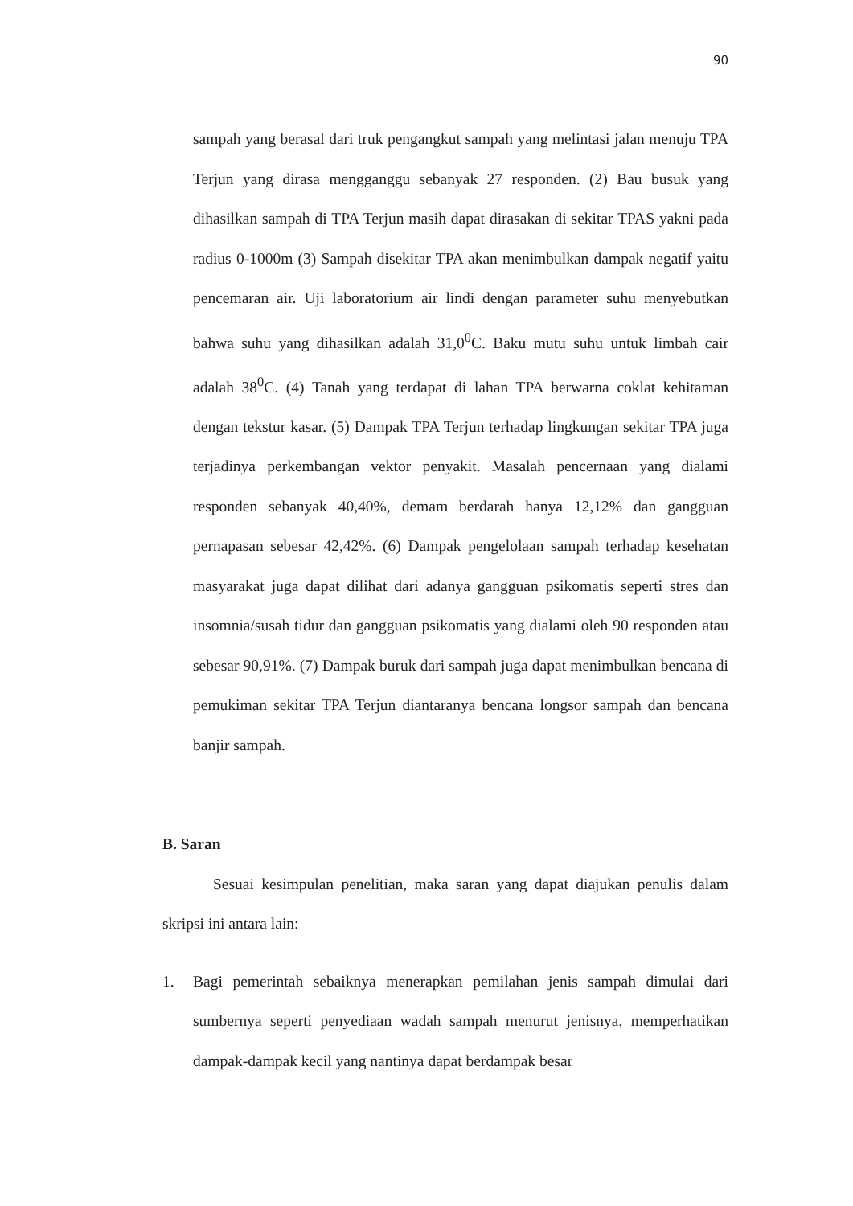90
sampah yang berasal dari truk pengangkut sampah yang melintasi jalan menuju TPA Terjun yang dirasa mengganggu sebanyak 27 responden. (2) Bau busuk yang dihasilkan sampah di TPA Terjun masih dapat dirasakan di sekitar TPAS yakni pada radius 0-1000m (3) Sampah disekitar TPA akan menimbulkan dampak negatif yaitu pencemaran air. Uji laboratorium air lindi dengan parameter suhu menyebutkan bahwa suhu yang dihasilkan adalah 31,0<sup>0</sup>C. Baku mutu suhu untuk limbah cair adalah 38<sup>0</sup>C. (4) Tanah yang terdapat di lahan TPA berwarna coklat kehitaman dengan tekstur kasar. (5) Dampak TPA Terjun terhadap lingkungan sekitar TPA juga terjadinya perkembangan vektor penyakit. Masalah pencernaan yang dialami responden sebanyak 40,40%, demam berdarah hanya 12,12% dan gangguan pernapasan sebesar 42,42%. (6) Dampak pengelolaan sampah terhadap kesehatan masyarakat juga dapat dilihat dari adanya gangguan psikomatis seperti stres dan insomnia/susah tidur dan gangguan psikomatis yang dialami oleh 90 responden atau sebesar 90,91%. (7) Dampak buruk dari sampah juga dapat menimbulkan bencana di pemukiman sekitar TPA Terjun diantaranya bencana longsor sampah dan bencana banjir sampah.
B. Saran
Sesuai kesimpulan penelitian, maka saran yang dapat diajukan penulis dalam skripsi ini antara lain:
1. Bagi pemerintah sebaiknya menerapkan pemilahan jenis sampah dimulai dari sumbernya seperti penyediaan wadah sampah menurut jenisnya, memperhatikan dampak-dampak kecil yang nantinya dapat berdampak besar